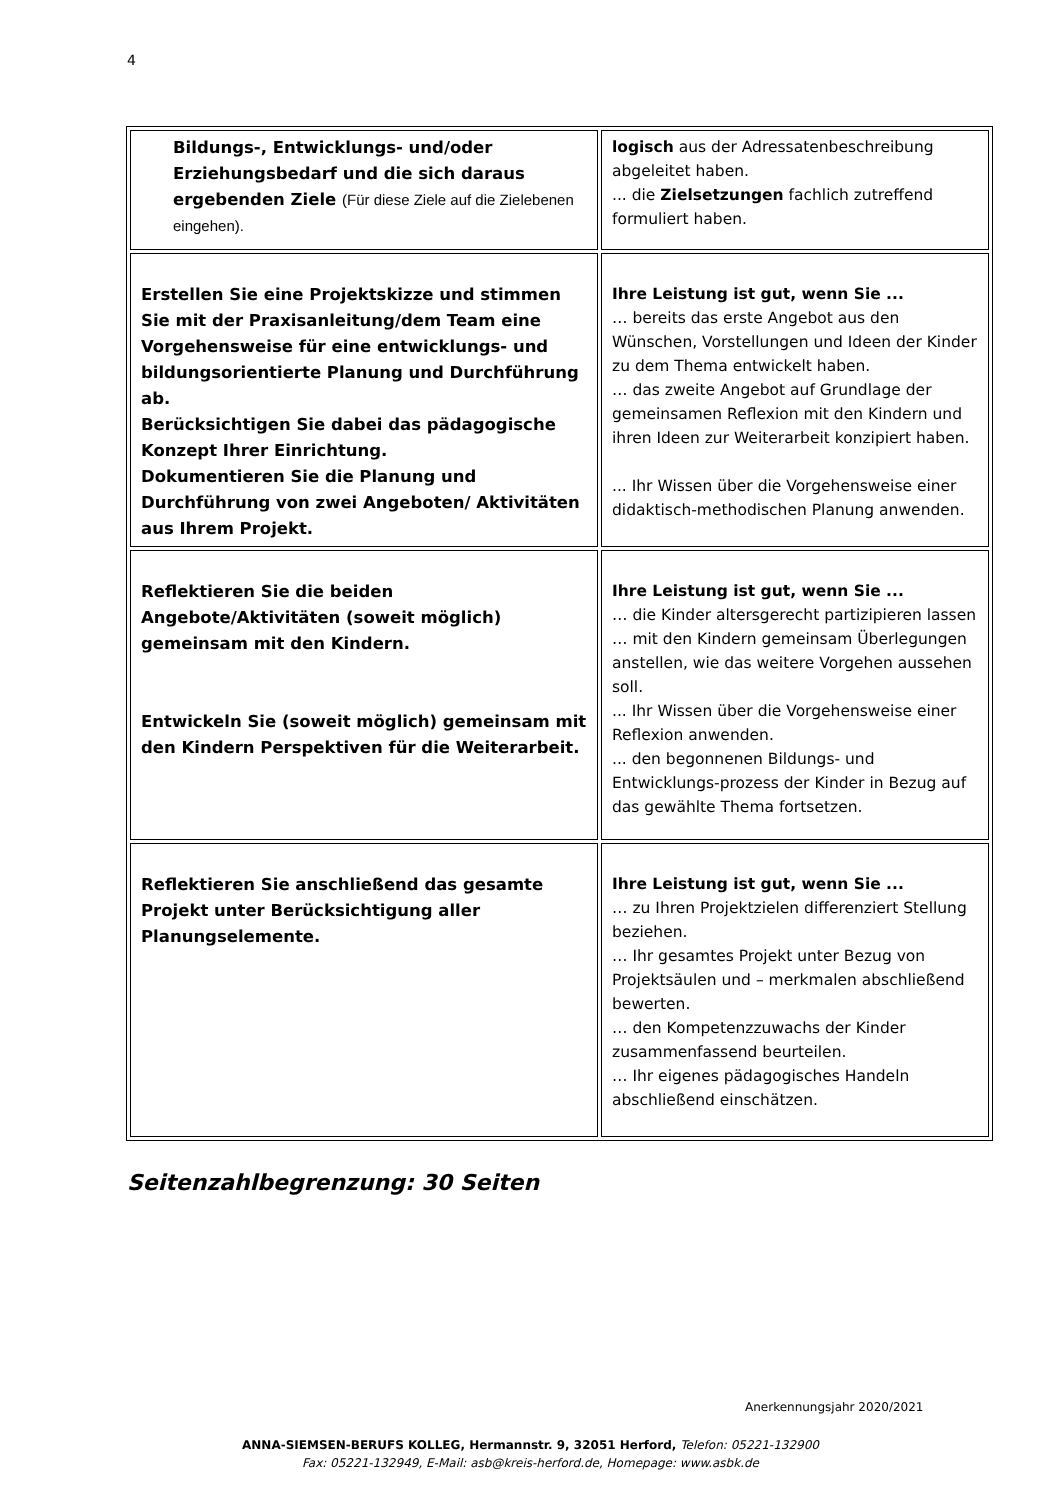4
| Bildungs-, Entwicklungs- und/oder Erziehungsbedarf und die sich daraus ergebenden Ziele (Für diese Ziele auf die Zielebenen eingehen). | logisch aus der Adressatenbeschreibung abgeleitet haben. ... die Zielsetzungen fachlich zutreffend formuliert haben. |
| Erstellen Sie eine Projektskizze und stimmen Sie mit der Praxisanleitung/dem Team eine Vorgehensweise für eine entwicklungs- und bildungsorientierte Planung und Durchführung ab. Berücksichtigen Sie dabei das pädagogische Konzept Ihrer Einrichtung. Dokumentieren Sie die Planung und Durchführung von zwei Angeboten/ Aktivitäten aus Ihrem Projekt. | Ihre Leistung ist gut, wenn Sie ... … bereits das erste Angebot aus den Wünschen, Vorstellungen und Ideen der Kinder zu dem Thema entwickelt haben. … das zweite Angebot auf Grundlage der gemeinsamen Reflexion mit den Kindern und ihren Ideen zur Weiterarbeit konzipiert haben. ... Ihr Wissen über die Vorgehensweise einer didaktisch-methodischen Planung anwenden. |
| Reflektieren Sie die beiden Angebote/Aktivitäten (soweit möglich) gemeinsam mit den Kindern. Entwickeln Sie (soweit möglich) gemeinsam mit den Kindern Perspektiven für die Weiterarbeit. | Ihre Leistung ist gut, wenn Sie ... … die Kinder altersgerecht partizipieren lassen … mit den Kindern gemeinsam Überlegungen anstellen, wie das weitere Vorgehen aussehen soll. ... Ihr Wissen über die Vorgehensweise einer Reflexion anwenden. ... den begonnenen Bildungs- und Entwicklungs-prozess der Kinder in Bezug auf das gewählte Thema fortsetzen. |
| Reflektieren Sie anschließend das gesamte Projekt unter Berücksichtigung aller Planungselemente. | Ihre Leistung ist gut, wenn Sie ... … zu Ihren Projektzielen differenziert Stellung beziehen. … Ihr gesamtes Projekt unter Bezug von Projektsäulen und – merkmalen abschließend bewerten. … den Kompetenzzuwachs der Kinder zusammenfassend beurteilen. … Ihr eigenes pädagogisches Handeln abschließend einschätzen. |
Seitenzahlbegrenzung: 30 Seiten
Anerkennungsjahr 2020/2021
ANNA-SIEMSEN-BERUFS KOLLEG, Hermannstr. 9, 32051 Herford, Telefon: 05221-132900
Fax: 05221-132949, E-Mail: asb@kreis-herford.de, Homepage: www.asbk.de